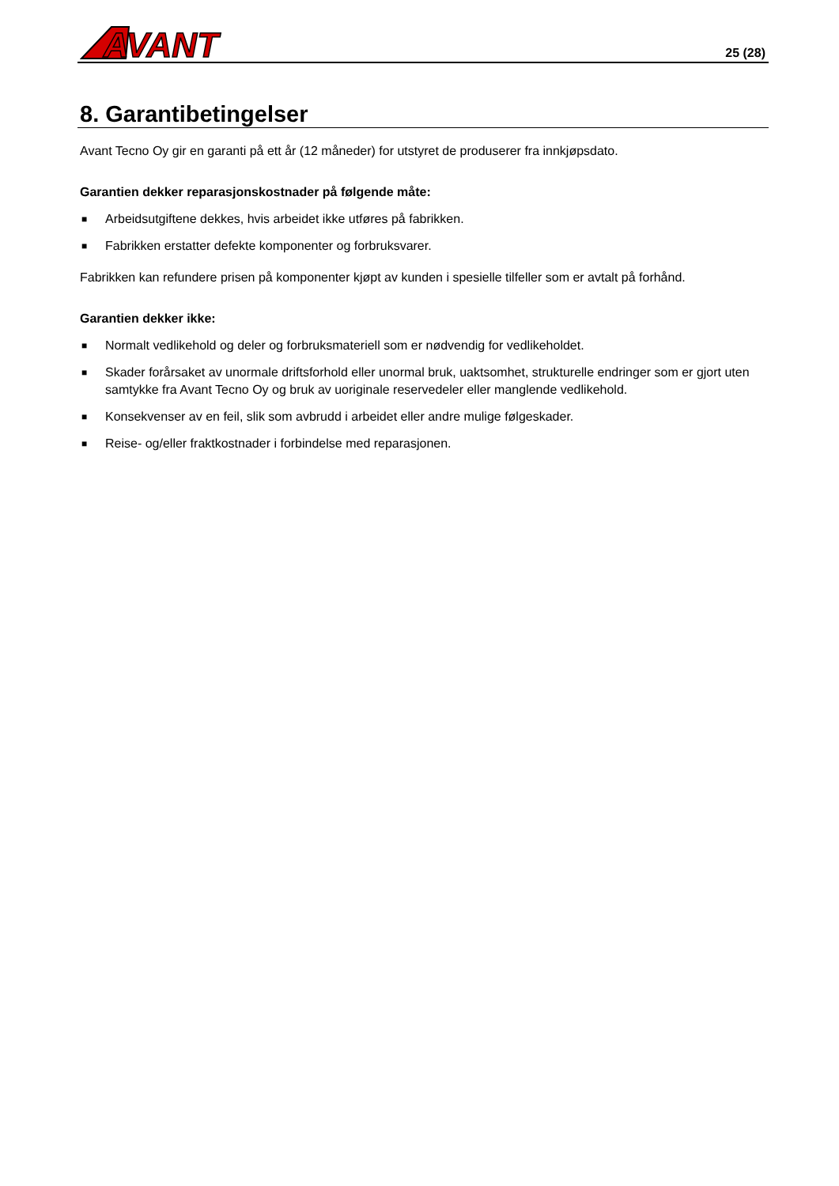AVANT
25 (28)
8. Garantibetingelser
Avant Tecno Oy gir en garanti på ett år (12 måneder) for utstyret de produserer fra innkjøpsdato.
Garantien dekker reparasjonskostnader på følgende måte:
■ Arbeidsutgiftene dekkes, hvis arbeidet ikke utføres på fabrikken.
■ Fabrikken erstatter defekte komponenter og forbruksvarer.
Fabrikken kan refundere prisen på komponenter kjøpt av kunden i spesielle tilfeller som er avtalt på forhånd.
Garantien dekker ikke:
■ Normalt vedlikehold og deler og forbruksmateriell som er nødvendig for vedlikeholdet.
■ Skader forårsaket av unormale driftsforhold eller unormal bruk, uaktsomhet, strukturelle endringer som er gjort uten samtykke fra Avant Tecno Oy og bruk av uoriginale reservedeler eller manglende vedlikehold.
■ Konsekvenser av en feil, slik som avbrudd i arbeidet eller andre mulige følgeskader.
■ Reise- og/eller fraktkostnader i forbindelse med reparasjonen.